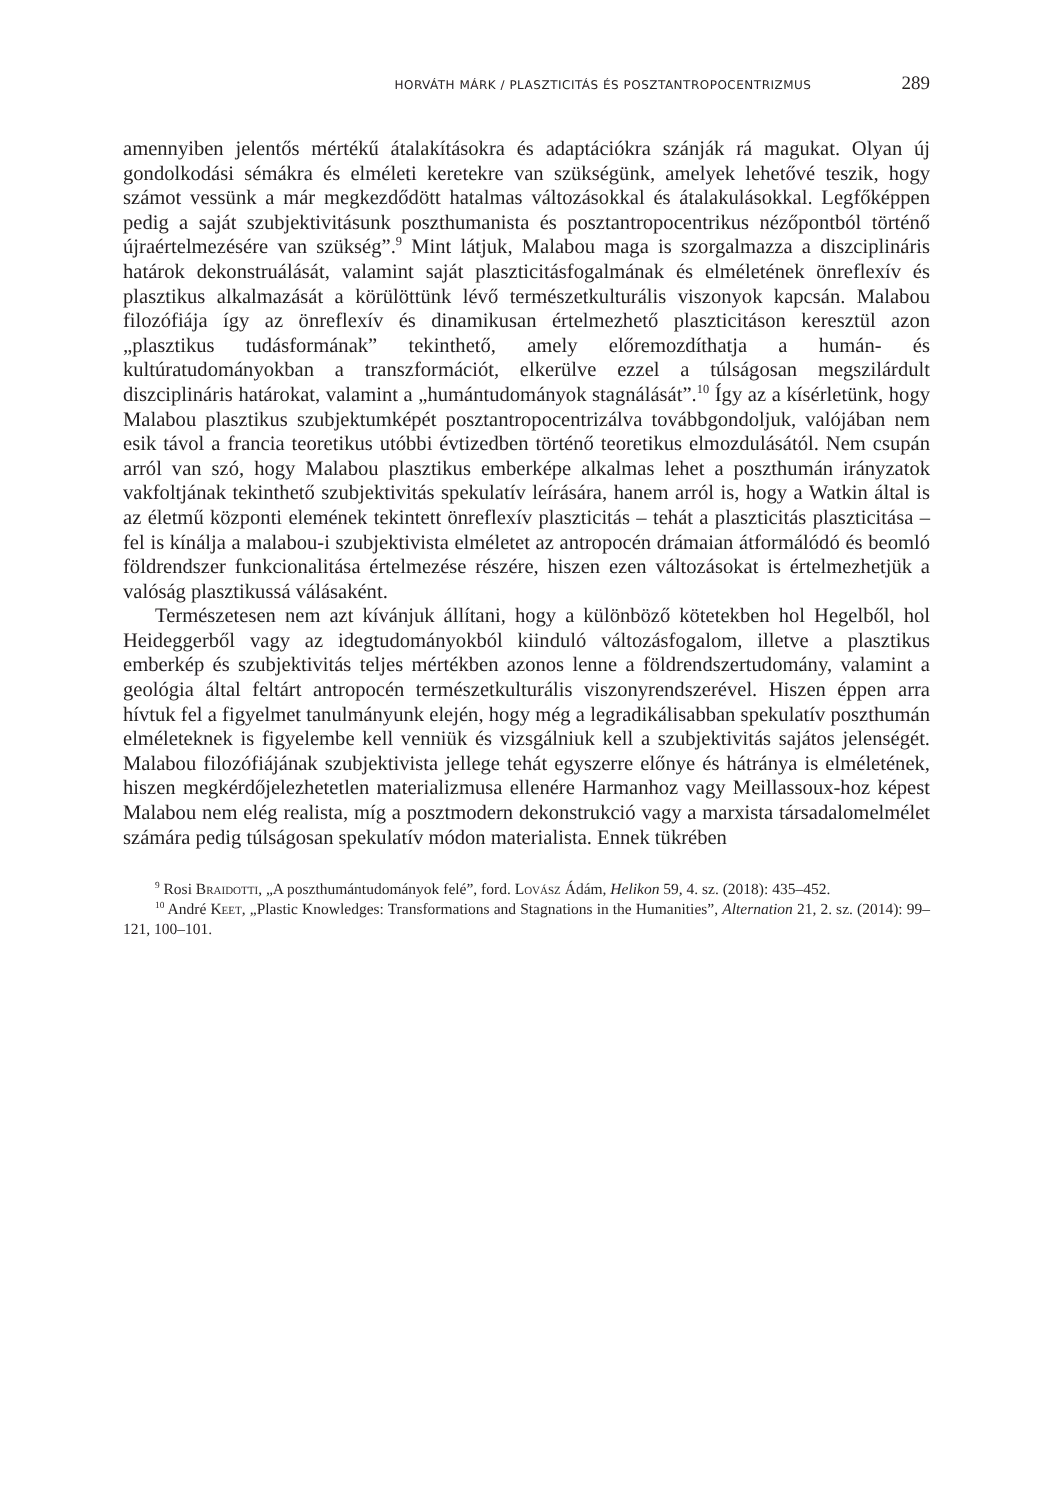HORVÁTH MÁRK / PLASZTICITÁS ÉS POSZTANTROPOCENTRIZMUS 289
amennyiben jelentős mértékű átalakításokra és adaptációkra szánják rá magukat. Olyan új gondolkodási sémákra és elméleti keretekre van szükségünk, amelyek lehetővé teszik, hogy számot vessünk a már megkezdődött hatalmas változásokkal és átalakulásokkal. Legfőképpen pedig a saját szubjektivitásunk poszthumanista és posztantropocentrikus nézőpontból történő újraértelmezésére van szükség”.<sup>9</sup> Mint látjuk, Malabou maga is szorgalmazza a diszciplináris határok dekonstruálását, valamint saját plaszticitásfogalmának és elméletének önreflexív és plasztikus alkalmazását a körülöttünk lévő természetkulturális viszonyok kapcsán. Malabou filozófiája így az önreflexív és dinamikusan értelmezhető plaszticitáson keresztül azon „plasztikus tudásformának” tekinthető, amely előremozdíthatja a humán- és kultúratudományokban a transzformációt, elkerülve ezzel a túlságosan megszilárdult diszciplináris határokat, valamint a „humántudományok stagnálását”.<sup>10</sup> Így az a kísérletünk, hogy Malabou plasztikus szubjektumképét posztantropocentrizálva továbbgondoljuk, valójában nem esik távol a francia teoretikus utóbbi évtizedben történő teoretikus elmozdulásától. Nem csupán arról van szó, hogy Malabou plasztikus emberképe alkalmas lehet a poszthumán irányzatok vakfoltjának tekinthető szubjektivitás spekulatív leírására, hanem arról is, hogy a Watkin által is az életmű központi elemének tekintett önreflexív plaszticitás – tehát a plaszticitás plaszticitása – fel is kínálja a malabou-i szubjektivista elméletet az antropocén drámaian átformálódó és beomló földrendszer funkcionalitása értelmezése részére, hiszen ezen változásokat is értelmezhetjük a valóság plasztikussá válásaként.
Természetesen nem azt kívánjuk állítani, hogy a különböző kötetekben hol Hegelből, hol Heideggerből vagy az idegtudományokból kiinduló változásfogalom, illetve a plasztikus emberkép és szubjektivitás teljes mértékben azonos lenne a földrendszertudomány, valamint a geológia által feltárt antropocén természetkulturális viszonyrendszerével. Hiszen éppen arra hívtuk fel a figyelmet tanulmányunk elején, hogy még a legradikálisabban spekulatív poszthumán elméleteknek is figyelembe kell venniük és vizsgálniuk kell a szubjektivitás sajátos jelenségét. Malabou filozófiájának szubjektivista jellege tehát egyszerre előnye és hátránya is elméletének, hiszen megkérdőjelezhetetlen materializmusa ellenére Harmanhoz vagy Meillassoux-hoz képest Malabou nem elég realista, míg a posztmodern dekonstrukció vagy a marxista társadalomelmélet számára pedig túlságosan spekulatív módon materialista. Ennek tükrében
<sup>9</sup> Rosi Braidotti, „A poszthumántudományok felé”, ford. Lovász Ádám, Helikon 59, 4. sz. (2018): 435–452.
<sup>10</sup> André Keet, „Plastic Knowledges: Transformations and Stagnations in the Humanities”, Alternation 21, 2. sz. (2014): 99–121, 100–101.